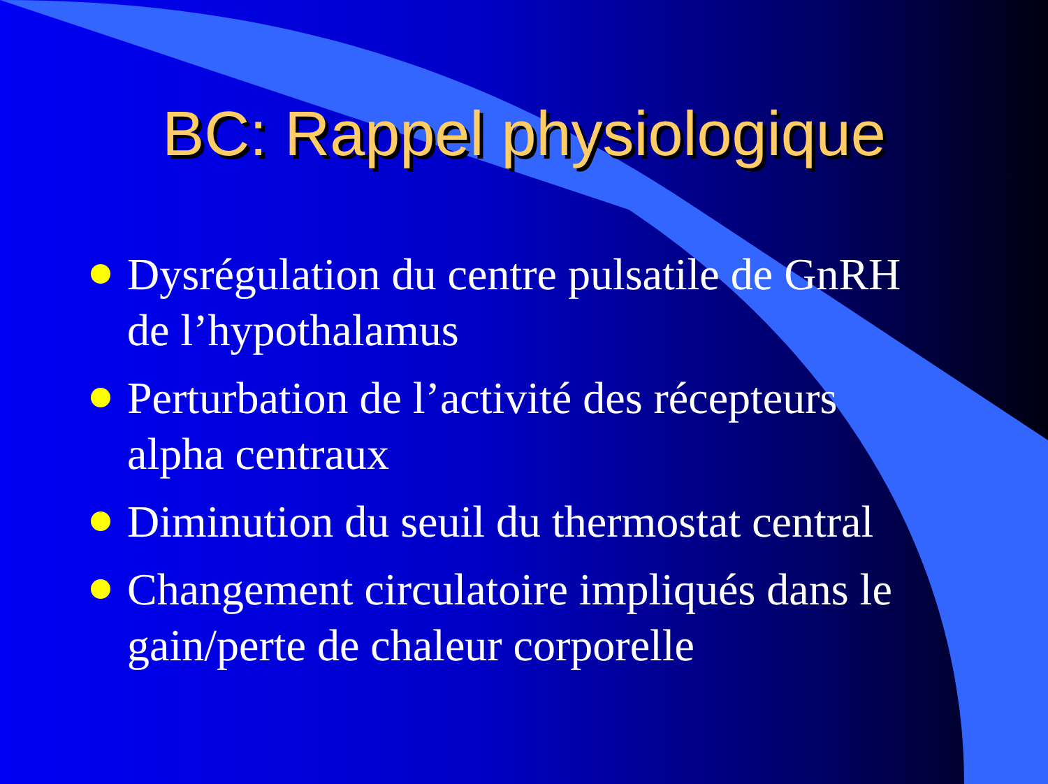BC: Rappel physiologique
Dysrégulation du centre pulsatile de GnRH de l’hypothalamus
Perturbation de l’activité des récepteurs alpha centraux
Diminution du seuil du thermostat central
Changement circulatoire impliqués dans le gain/perte de chaleur corporelle